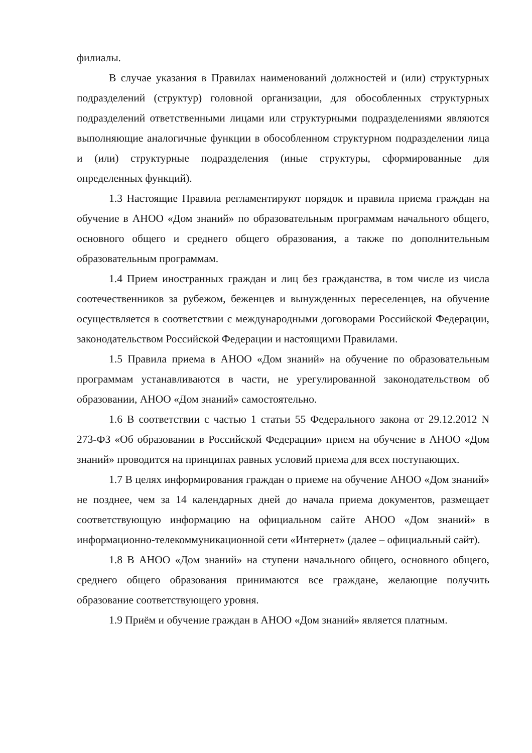филиалы.
В случае указания в Правилах наименований должностей и (или) структурных подразделений (структур) головной организации, для обособленных структурных подразделений ответственными лицами или структурными подразделениями являются выполняющие аналогичные функции в обособленном структурном подразделении лица и (или) структурные подразделения (иные структуры, сформированные для определенных функций).
1.3 Настоящие Правила регламентируют порядок и правила приема граждан на обучение в АНОО «Дом знаний» по образовательным программам начального общего, основного общего и среднего общего образования, а также по дополнительным образовательным программам.
1.4 Прием иностранных граждан и лиц без гражданства, в том числе из числа соотечественников за рубежом, беженцев и вынужденных переселенцев, на обучение осуществляется в соответствии с международными договорами Российской Федерации, законодательством Российской Федерации и настоящими Правилами.
1.5 Правила приема в АНОО «Дом знаний» на обучение по образовательным программам устанавливаются в части, не урегулированной законодательством об образовании, АНОО «Дом знаний» самостоятельно.
1.6 В соответствии с частью 1 статьи 55 Федерального закона от 29.12.2012 N 273-ФЗ «Об образовании в Российской Федерации» прием на обучение в АНОО «Дом знаний» проводится на принципах равных условий приема для всех поступающих.
1.7 В целях информирования граждан о приеме на обучение АНОО «Дом знаний» не позднее, чем за 14 календарных дней до начала приема документов, размещает соответствующую информацию на официальном сайте АНОО «Дом знаний» в информационно-телекоммуникационной сети «Интернет» (далее – официальный сайт).
1.8 В АНОО «Дом знаний» на ступени начального общего, основного общего, среднего общего образования принимаются все граждане, желающие получить образование соответствующего уровня.
1.9 Приём и обучение граждан в АНОО «Дом знаний» является платным.